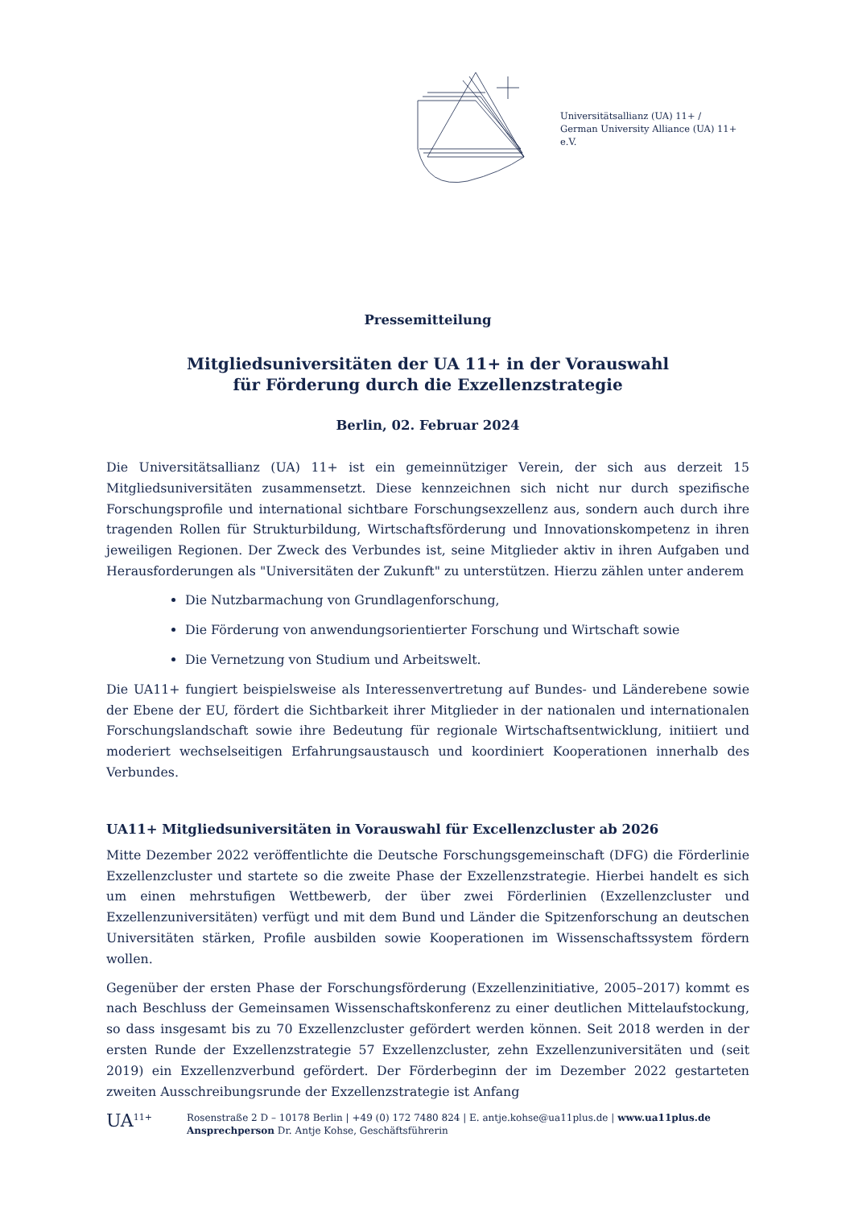Universitätsallianz (UA) 11+ /
German University Alliance (UA) 11+ e.V.
Pressemitteilung
Mitgliedsuniversitäten der UA 11+ in der Vorauswahl
für Förderung durch die Exzellenzstrategie
Berlin, 02. Februar 2024
Die Universitätsallianz (UA) 11+ ist ein gemeinnütziger Verein, der sich aus derzeit 15 Mitgliedsuniversitäten zusammensetzt. Diese kennzeichnen sich nicht nur durch spezifische Forschungsprofile und international sichtbare Forschungsexzellenz aus, sondern auch durch ihre tragenden Rollen für Strukturbildung, Wirtschaftsförderung und Innovationskompetenz in ihren jeweiligen Regionen. Der Zweck des Verbundes ist, seine Mitglieder aktiv in ihren Aufgaben und Herausforderungen als "Universitäten der Zukunft" zu unterstützen. Hierzu zählen unter anderem
Die Nutzbarmachung von Grundlagenforschung,
Die Förderung von anwendungsorientierter Forschung und Wirtschaft sowie
Die Vernetzung von Studium und Arbeitswelt.
Die UA11+ fungiert beispielsweise als Interessenvertretung auf Bundes- und Länderebene sowie der Ebene der EU, fördert die Sichtbarkeit ihrer Mitglieder in der nationalen und internationalen Forschungslandschaft sowie ihre Bedeutung für regionale Wirtschaftsentwicklung, initiiert und moderiert wechselseitigen Erfahrungsaustausch und koordiniert Kooperationen innerhalb des Verbundes.
UA11+ Mitgliedsuniversitäten in Vorauswahl für Excellenzcluster ab 2026
Mitte Dezember 2022 veröffentlichte die Deutsche Forschungsgemeinschaft (DFG) die Förderlinie Exzellenzcluster und startete so die zweite Phase der Exzellenzstrategie. Hierbei handelt es sich um einen mehrstufigen Wettbewerb, der über zwei Förderlinien (Exzellenzcluster und Exzellenzuniversitäten) verfügt und mit dem Bund und Länder die Spitzenforschung an deutschen Universitäten stärken, Profile ausbilden sowie Kooperationen im Wissenschaftssystem fördern wollen.
Gegenüber der ersten Phase der Forschungsförderung (Exzellenzinitiative, 2005–2017) kommt es nach Beschluss der Gemeinsamen Wissenschaftskonferenz zu einer deutlichen Mittelaufstockung, so dass insgesamt bis zu 70 Exzellenzcluster gefördert werden können. Seit 2018 werden in der ersten Runde der Exzellenzstrategie 57 Exzellenzcluster, zehn Exzellenzuniversitäten und (seit 2019) ein Exzellenzverbund gefördert. Der Förderbeginn der im Dezember 2022 gestarteten zweiten Ausschreibungsrunde der Exzellenzstrategie ist Anfang
UA<sup>11+</sup> Rosenstraße 2 D – 10178 Berlin | +49 (0) 172 7480 824 | E. antje.kohse@ua11plus.de | www.ua11plus.de
Ansprechperson Dr. Antje Kohse, Geschäftsführerin